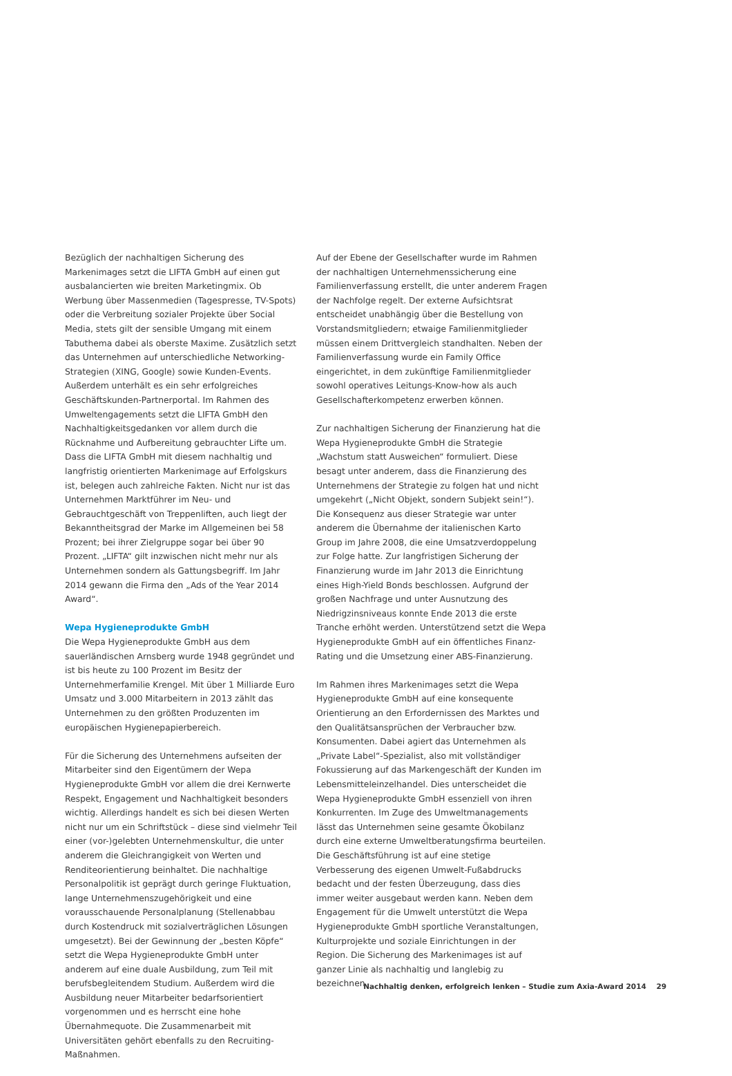Bezüglich der nachhaltigen Sicherung des Markenimages setzt die LIFTA GmbH auf einen gut ausbalancierten wie breiten Marketingmix. Ob Werbung über Massenmedien (Tagespresse, TV-Spots) oder die Verbreitung sozialer Projekte über Social Media, stets gilt der sensible Umgang mit einem Tabuthema dabei als oberste Maxime. Zusätzlich setzt das Unternehmen auf unterschiedliche Networking-Strategien (XING, Google) sowie Kunden-Events. Außerdem unterhält es ein sehr erfolgreiches Geschäftskunden-Partnerportal. Im Rahmen des Umweltengagements setzt die LIFTA GmbH den Nachhaltigkeitsgedanken vor allem durch die Rücknahme und Aufbereitung gebrauchter Lifte um. Dass die LIFTA GmbH mit diesem nachhaltig und langfristig orientierten Markenimage auf Erfolgskurs ist, belegen auch zahlreiche Fakten. Nicht nur ist das Unternehmen Marktführer im Neu- und Gebrauchtgeschäft von Treppenliften, auch liegt der Bekanntheitsgrad der Marke im Allgemeinen bei 58 Prozent; bei ihrer Zielgruppe sogar bei über 90 Prozent. „LIFTA“ gilt inzwischen nicht mehr nur als Unternehmen sondern als Gattungsbegriff. Im Jahr 2014 gewann die Firma den „Ads of the Year 2014 Award“.
Wepa Hygieneprodukte GmbH
Die Wepa Hygieneprodukte GmbH aus dem sauerländischen Arnsberg wurde 1948 gegründet und ist bis heute zu 100 Prozent im Besitz der Unternehmerfamilie Krengel. Mit über 1 Milliarde Euro Umsatz und 3.000 Mitarbeitern in 2013 zählt das Unternehmen zu den größten Produzenten im europäischen Hygienepapierbereich.
Für die Sicherung des Unternehmens aufseiten der Mitarbeiter sind den Eigentümern der Wepa Hygieneprodukte GmbH vor allem die drei Kernwerte Respekt, Engagement und Nachhaltigkeit besonders wichtig. Allerdings handelt es sich bei diesen Werten nicht nur um ein Schriftstück – diese sind vielmehr Teil einer (vor-)gelebten Unternehmenskultur, die unter anderem die Gleichrangigkeit von Werten und Renditeorientierung beinhaltet. Die nachhaltige Personalpolitik ist geprägt durch geringe Fluktuation, lange Unternehmenszugehörigkeit und eine vorausschauende Personalplanung (Stellenabbau durch Kostendruck mit sozialverträglichen Lösungen umgesetzt). Bei der Gewinnung der „besten Köpfe“ setzt die Wepa Hygieneprodukte GmbH unter anderem auf eine duale Ausbildung, zum Teil mit berufsbegleitendem Studium. Außerdem wird die Ausbildung neuer Mitarbeiter bedarfsorientiert vorgenommen und es herrscht eine hohe Übernahmequote. Die Zusammenarbeit mit Universitäten gehört ebenfalls zu den Recruiting-Maßnahmen.
Auf der Ebene der Gesellschafter wurde im Rahmen der nachhaltigen Unternehmenssicherung eine Familienverfassung erstellt, die unter anderem Fragen der Nachfolge regelt. Der externe Aufsichtsrat entscheidet unabhängig über die Bestellung von Vorstandsmitgliedern; etwaige Familienmitglieder müssen einem Drittvergleich standhalten. Neben der Familienverfassung wurde ein Family Office eingerichtet, in dem zukünftige Familienmitglieder sowohl operatives Leitungs-Know-how als auch Gesellschafterkompetenz erwerben können.
Zur nachhaltigen Sicherung der Finanzierung hat die Wepa Hygieneprodukte GmbH die Strategie „Wachstum statt Ausweichen“ formuliert. Diese besagt unter anderem, dass die Finanzierung des Unternehmens der Strategie zu folgen hat und nicht umgekehrt („Nicht Objekt, sondern Subjekt sein!“). Die Konsequenz aus dieser Strategie war unter anderem die Übernahme der italienischen Karto Group im Jahre 2008, die eine Umsatzverdoppelung zur Folge hatte. Zur langfristigen Sicherung der Finanzierung wurde im Jahr 2013 die Einrichtung eines High-Yield Bonds beschlossen. Aufgrund der großen Nachfrage und unter Ausnutzung des Niedrigzinsniveaus konnte Ende 2013 die erste Tranche erhöht werden. Unterstützend setzt die Wepa Hygieneprodukte GmbH auf ein öffentliches Finanz-Rating und die Umsetzung einer ABS-Finanzierung.
Im Rahmen ihres Markenimages setzt die Wepa Hygieneprodukte GmbH auf eine konsequente Orientierung an den Erfordernissen des Marktes und den Qualitätsansprüchen der Verbraucher bzw. Konsumenten. Dabei agiert das Unternehmen als „Private Label“-Spezialist, also mit vollständiger Fokussierung auf das Markengeschäft der Kunden im Lebensmitteleinzelhandel. Dies unterscheidet die Wepa Hygieneprodukte GmbH essenziell von ihren Konkurrenten. Im Zuge des Umweltmanagements lässt das Unternehmen seine gesamte Ökobilanz durch eine externe Umweltberatungsfirma beurteilen. Die Geschäftsführung ist auf eine stetige Verbesserung des eigenen Umwelt-Fußabdrucks bedacht und der festen Überzeugung, dass dies immer weiter ausgebaut werden kann. Neben dem Engagement für die Umwelt unterstützt die Wepa Hygieneprodukte GmbH sportliche Veranstaltungen, Kulturprojekte und soziale Einrichtungen in der Region. Die Sicherung des Markenimages ist auf ganzer Linie als nachhaltig und langlebig zu bezeichnen.
Nachhaltig denken, erfolgreich lenken – Studie zum Axia-Award 2014 29